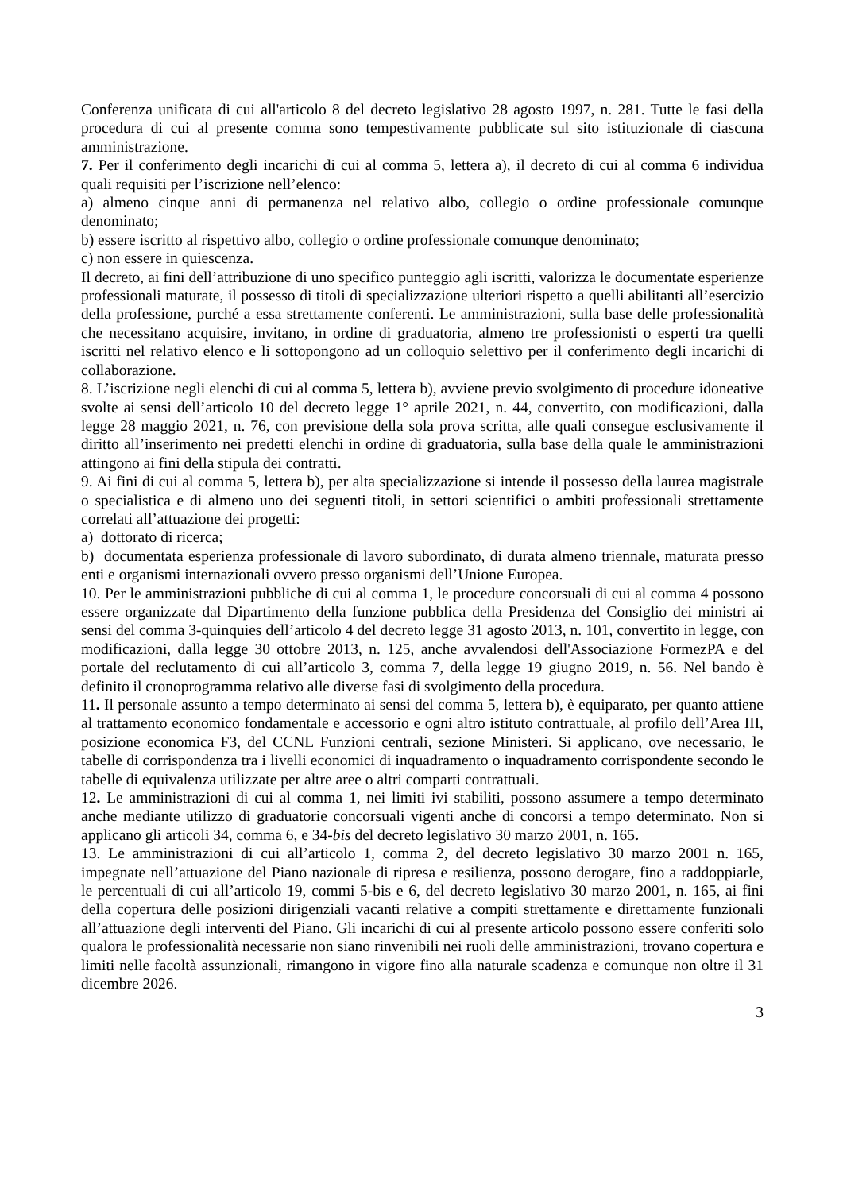Conferenza unificata di cui all'articolo 8 del decreto legislativo 28 agosto 1997, n. 281. Tutte le fasi della procedura di cui al presente comma sono tempestivamente pubblicate sul sito istituzionale di ciascuna amministrazione.
7. Per il conferimento degli incarichi di cui al comma 5, lettera a), il decreto di cui al comma 6 individua quali requisiti per l’iscrizione nell’elenco:
a) almeno cinque anni di permanenza nel relativo albo, collegio o ordine professionale comunque denominato;
b) essere iscritto al rispettivo albo, collegio o ordine professionale comunque denominato;
c) non essere in quiescenza.
Il decreto, ai fini dell’attribuzione di uno specifico punteggio agli iscritti, valorizza le documentate esperienze professionali maturate, il possesso di titoli di specializzazione ulteriori rispetto a quelli abilitanti all’esercizio della professione, purché a essa strettamente conferenti. Le amministrazioni, sulla base delle professionalità che necessitano acquisire, invitano, in ordine di graduatoria, almeno tre professionisti o esperti tra quelli iscritti nel relativo elenco e li sottopongono ad un colloquio selettivo per il conferimento degli incarichi di collaborazione.
8. L’iscrizione negli elenchi di cui al comma 5, lettera b), avviene previo svolgimento di procedure idoneative svolte ai sensi dell’articolo 10 del decreto legge 1° aprile 2021, n. 44, convertito, con modificazioni, dalla legge 28 maggio 2021, n. 76, con previsione della sola prova scritta, alle quali consegue esclusivamente il diritto all’inserimento nei predetti elenchi in ordine di graduatoria, sulla base della quale le amministrazioni attingono ai fini della stipula dei contratti.
9. Ai fini di cui al comma 5, lettera b), per alta specializzazione si intende il possesso della laurea magistrale o specialistica e di almeno uno dei seguenti titoli, in settori scientifici o ambiti professionali strettamente correlati all’attuazione dei progetti:
a) dottorato di ricerca;
b) documentata esperienza professionale di lavoro subordinato, di durata almeno triennale, maturata presso enti e organismi internazionali ovvero presso organismi dell’Unione Europea.
10. Per le amministrazioni pubbliche di cui al comma 1, le procedure concorsuali di cui al comma 4 possono essere organizzate dal Dipartimento della funzione pubblica della Presidenza del Consiglio dei ministri ai sensi del comma 3-quinquies dell’articolo 4 del decreto legge 31 agosto 2013, n. 101, convertito in legge, con modificazioni, dalla legge 30 ottobre 2013, n. 125, anche avvalendosi dell'Associazione FormezPA e del portale del reclutamento di cui all’articolo 3, comma 7, della legge 19 giugno 2019, n. 56. Nel bando è definito il cronoprogramma relativo alle diverse fasi di svolgimento della procedura.
11. Il personale assunto a tempo determinato ai sensi del comma 5, lettera b), è equiparato, per quanto attiene al trattamento economico fondamentale e accessorio e ogni altro istituto contrattuale, al profilo dell’Area III, posizione economica F3, del CCNL Funzioni centrali, sezione Ministeri. Si applicano, ove necessario, le tabelle di corrispondenza tra i livelli economici di inquadramento o inquadramento corrispondente secondo le tabelle di equivalenza utilizzate per altre aree o altri comparti contrattuali.
12. Le amministrazioni di cui al comma 1, nei limiti ivi stabiliti, possono assumere a tempo determinato anche mediante utilizzo di graduatorie concorsuali vigenti anche di concorsi a tempo determinato. Non si applicano gli articoli 34, comma 6, e 34-bis del decreto legislativo 30 marzo 2001, n. 165.
13. Le amministrazioni di cui all’articolo 1, comma 2, del decreto legislativo 30 marzo 2001 n. 165, impegnate nell’attuazione del Piano nazionale di ripresa e resilienza, possono derogare, fino a raddoppiarle, le percentuali di cui all’articolo 19, commi 5-bis e 6, del decreto legislativo 30 marzo 2001, n. 165, ai fini della copertura delle posizioni dirigenziali vacanti relative a compiti strettamente e direttamente funzionali all’attuazione degli interventi del Piano. Gli incarichi di cui al presente articolo possono essere conferiti solo qualora le professionalità necessarie non siano rinvenibili nei ruoli delle amministrazioni, trovano copertura e limiti nelle facoltà assunzionali, rimangono in vigore fino alla naturale scadenza e comunque non oltre il 31 dicembre 2026.
3